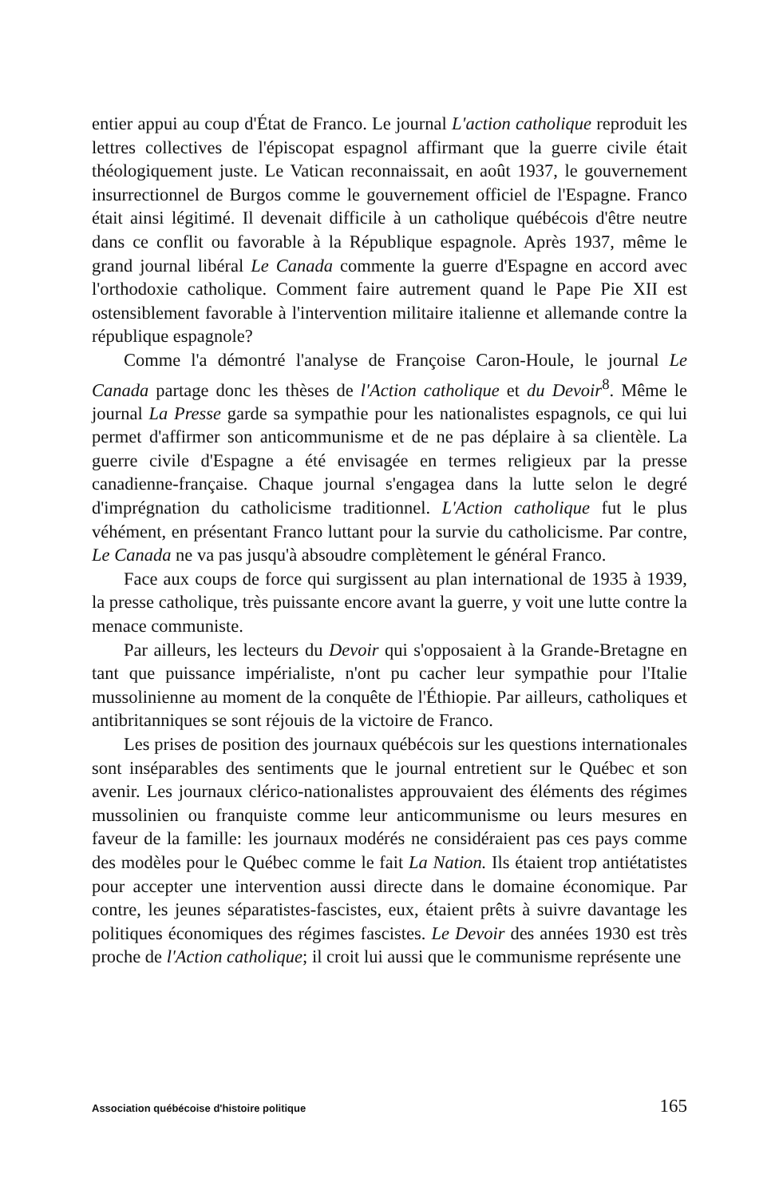entier appui au coup d'État de Franco. Le journal L'action catholique reproduit les lettres collectives de l'épiscopat espagnol affirmant que la guerre civile était théologiquement juste. Le Vatican reconnaissait, en août 1937, le gouvernement insurrectionnel de Burgos comme le gouvernement officiel de l'Espagne. Franco était ainsi légitimé. Il devenait difficile à un catholique québécois d'être neutre dans ce conflit ou favorable à la République espagnole. Après 1937, même le grand journal libéral Le Canada commente la guerre d'Espagne en accord avec l'orthodoxie catholique. Comment faire autrement quand le Pape Pie XII est ostensiblement favorable à l'intervention militaire italienne et allemande contre la république espagnole?
Comme l'a démontré l'analyse de Françoise Caron-Houle, le journal Le Canada partage donc les thèses de l'Action catholique et du Devoir<sup>8</sup>. Même le journal La Presse garde sa sympathie pour les nationalistes espagnols, ce qui lui permet d'affirmer son anticommunisme et de ne pas déplaire à sa clientèle. La guerre civile d'Espagne a été envisagée en termes religieux par la presse canadienne-française. Chaque journal s'engagea dans la lutte selon le degré d'imprégnation du catholicisme traditionnel. L'Action catholique fut le plus véhément, en présentant Franco luttant pour la survie du catholicisme. Par contre, Le Canada ne va pas jusqu'à absoudre complètement le général Franco.
Face aux coups de force qui surgissent au plan international de 1935 à 1939, la presse catholique, très puissante encore avant la guerre, y voit une lutte contre la menace communiste.
Par ailleurs, les lecteurs du Devoir qui s'opposaient à la Grande-Bretagne en tant que puissance impérialiste, n'ont pu cacher leur sympathie pour l'Italie mussolinienne au moment de la conquête de l'Éthiopie. Par ailleurs, catholiques et antibritanniques se sont réjouis de la victoire de Franco.
Les prises de position des journaux québécois sur les questions internationales sont inséparables des sentiments que le journal entretient sur le Québec et son avenir. Les journaux clérico-nationalistes approuvaient des éléments des régimes mussolinien ou franquiste comme leur anticommunisme ou leurs mesures en faveur de la famille: les journaux modérés ne considéraient pas ces pays comme des modèles pour le Québec comme le fait La Nation. Ils étaient trop antiétatistes pour accepter une intervention aussi directe dans le domaine économique. Par contre, les jeunes séparatistes-fascistes, eux, étaient prêts à suivre davantage les politiques économiques des régimes fascistes. Le Devoir des années 1930 est très proche de l'Action catholique; il croit lui aussi que le communisme représente une
Association québécoise d'histoire politique 165